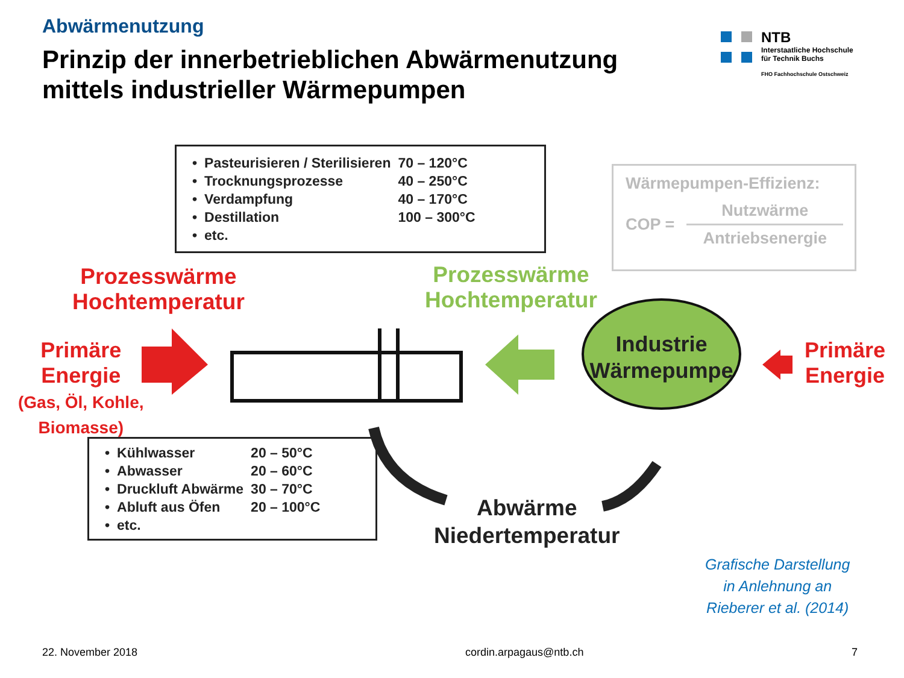Abwärmenutzung
Prinzip der innerbetrieblichen Abwärmenutzung
mittels industrieller Wärmepumpen
NTB
Interstaatliche Hochschule
für Technik Buchs
FHO Fachhochschule Ostschweiz
| • | Pasteurisieren / Sterilisieren | 70 – 120°C |
| • | Trocknungsprozesse | 40 – 250°C |
| • | Verdampfung | 40 – 170°C |
| • | Destillation | 100 – 300°C |
| • | etc. | |
Wärmepumpen-Effizienz:
COP =
Nutzwärme
Antriebsenergie
Prozesswärme
Hochtemperatur
Prozesswärme
Hochtemperatur
Primäre
Energie
(Gas, Öl, Kohle,
Biomasse)
Industrie
Wärmepumpe
Primäre
Energie
| • | Kühlwasser | 20 – 50°C |
| • | Abwasser | 20 – 60°C |
| • | Druckluft Abwärme | 30 – 70°C |
| • | Abluft aus Öfen | 20 – 100°C |
| • | etc. | |
Abwärme
Niedertemperatur
Grafische Darstellung
in Anlehnung an
Rieberer et al. (2014)
22. November 2018 cordin.arpagaus@ntb.ch 7